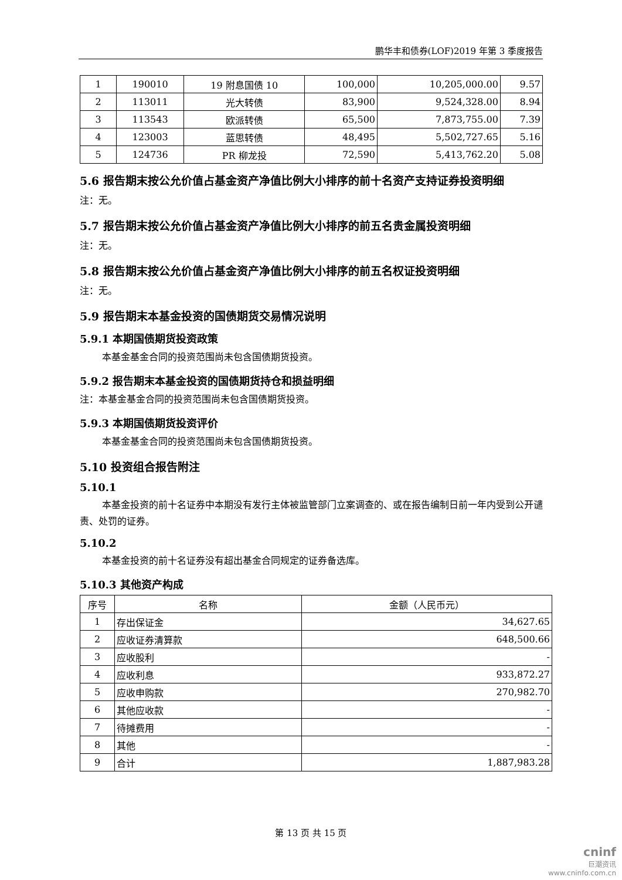鹏华丰和债券(LOF)2019 年第 3 季度报告
| 1 | 190010 | 19 附息国债 10 | 100,000 | 10,205,000.00 | 9.57 |
| 2 | 113011 | 光大转债 | 83,900 | 9,524,328.00 | 8.94 |
| 3 | 113543 | 欧派转债 | 65,500 | 7,873,755.00 | 7.39 |
| 4 | 123003 | 蓝思转债 | 48,495 | 5,502,727.65 | 5.16 |
| 5 | 124736 | PR 柳龙投 | 72,590 | 5,413,762.20 | 5.08 |
5.6 报告期末按公允价值占基金资产净值比例大小排序的前十名资产支持证券投资明细
注：无。
5.7 报告期末按公允价值占基金资产净值比例大小排序的前五名贵金属投资明细
注：无。
5.8 报告期末按公允价值占基金资产净值比例大小排序的前五名权证投资明细
注：无。
5.9 报告期末本基金投资的国债期货交易情况说明
5.9.1 本期国债期货投资政策
本基金基金合同的投资范围尚未包含国债期货投资。
5.9.2 报告期末本基金投资的国债期货持仓和损益明细
注：本基金基金合同的投资范围尚未包含国债期货投资。
5.9.3 本期国债期货投资评价
本基金基金合同的投资范围尚未包含国债期货投资。
5.10 投资组合报告附注
5.10.1
本基金投资的前十名证券中本期没有发行主体被监管部门立案调查的、或在报告编制日前一年内受到公开谴责、处罚的证券。
5.10.2
本基金投资的前十名证券没有超出基金合同规定的证券备选库。
5.10.3 其他资产构成
| 序号 | 名称 | 金额（人民币元） |
| --- | --- | --- |
| 1 | 存出保证金 | 34,627.65 |
| 2 | 应收证券清算款 | 648,500.66 |
| 3 | 应收股利 | - |
| 4 | 应收利息 | 933,872.27 |
| 5 | 应收申购款 | 270,982.70 |
| 6 | 其他应收款 | - |
| 7 | 待摊费用 | - |
| 8 | 其他 | - |
| 9 | 合计 | 1,887,983.28 |
第 13 页 共 15 页
cninf
巨潮资讯
www.cninfo.com.cn